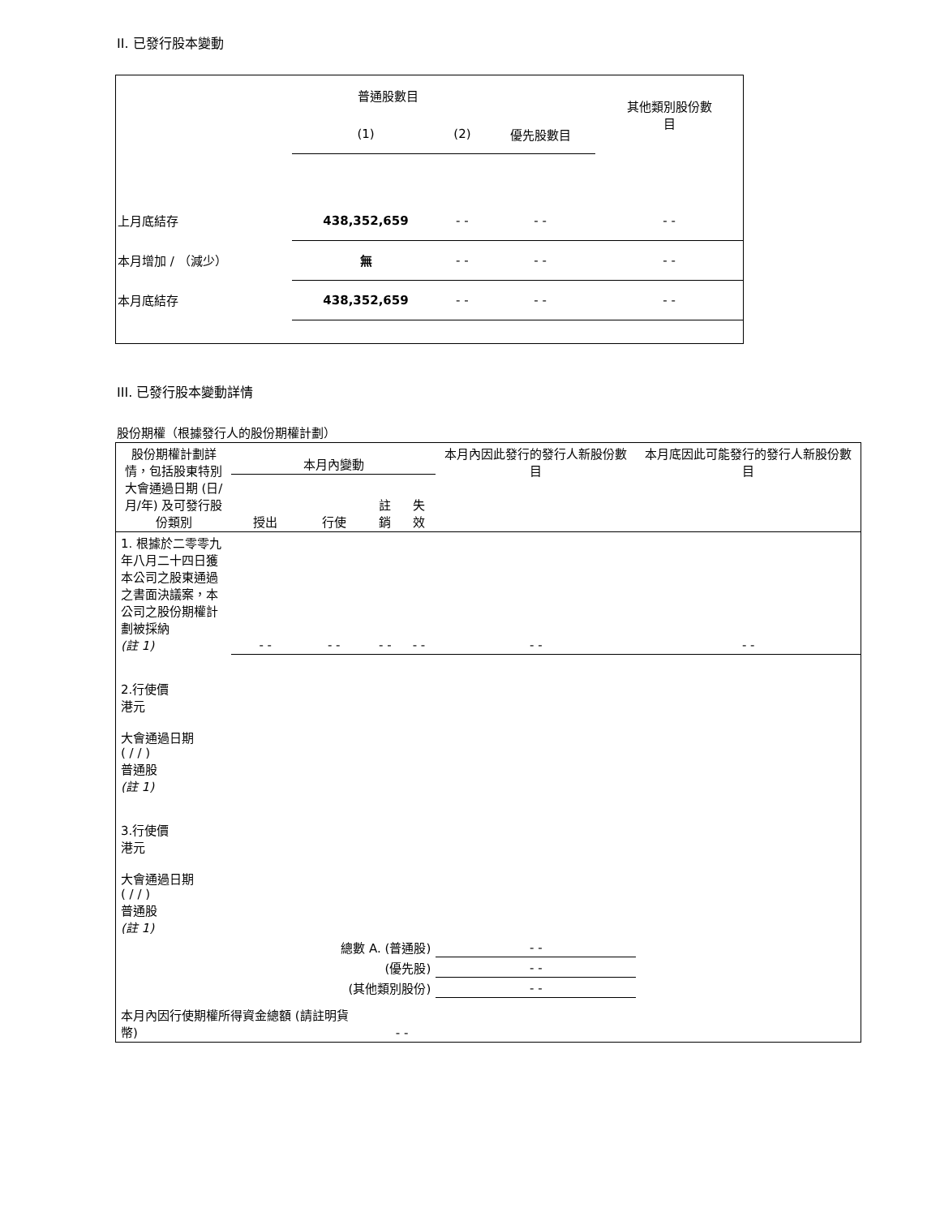II. 已發行股本變動
| | 普通股數目 | | | 其他類別股份數 目 |
| | (1) | (2) | 優先股數目 | |
| 上月底結存 | 438,352,659 | - - | - - | - - |
| 本月增加 / （減少） | 無 | - - | - - | - - |
| 本月底結存 | 438,352,659 | - - | - - | - - |
III. 已發行股本變動詳情
股份期權（根據發行人的股份期權計劃）
| 股份期權計劃詳情，包括股東特別大會通過日期 (日/月/年) 及可發行股份類別 | 本月內變動 | | | | 本月內因此發行的發行人新股份數目 | 本月底因此可能發行的發行人新股份數目 |
| | 授出 | 行使 | 註銷 | 失效 | | |
| 1. 根據於二零零九年八月二十四日獲本公司之股東通過之書面決議案，本公司之股份期權計劃被採納 (註 1) | - - | - - | - - | - - | - - | - - |
| 2.行使價 港元 大會通過日期 ( / / ) 普通股 (註 1) | | | | | | |
| 3.行使價 港元 大會通過日期 ( / / ) 普通股 (註 1) | | | | | | |
| 總數 A. (普通股) | | | | | - - | |
| (優先股) | | | | | - - | |
| (其他類別股份) | | | | | - - | |
| 本月內因行使期權所得資金總額 (請註明貨幣) | | | - - | | | |